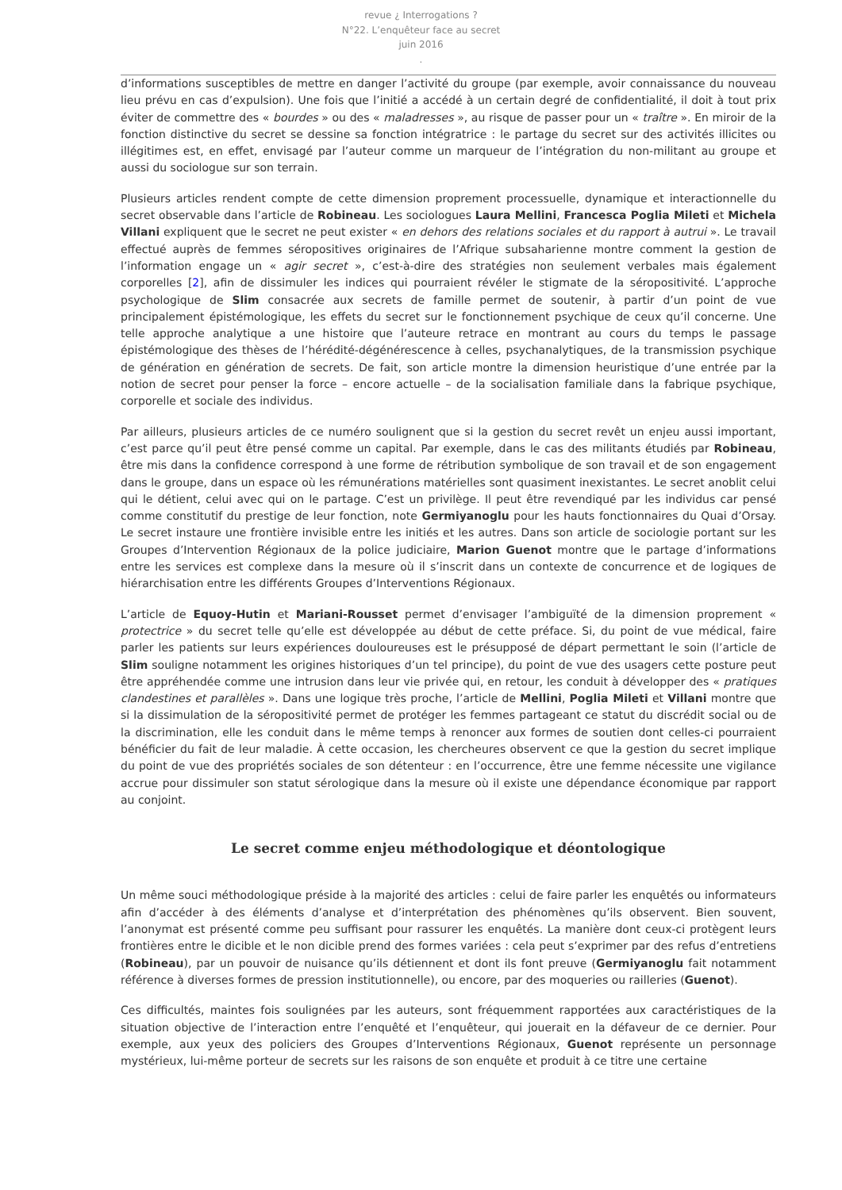revue ¿ Interrogations ?
N°22. L’enquêteur face au secret
juin 2016
.
d’informations susceptibles de mettre en danger l’activité du groupe (par exemple, avoir connaissance du nouveau lieu prévu en cas d’expulsion). Une fois que l’initié a accédé à un certain degré de confidentialité, il doit à tout prix éviter de commettre des « bourdes » ou des « maladresses », au risque de passer pour un « traître ». En miroir de la fonction distinctive du secret se dessine sa fonction intégratrice : le partage du secret sur des activités illicites ou illégitimes est, en effet, envisagé par l’auteur comme un marqueur de l’intégration du non-militant au groupe et aussi du sociologue sur son terrain.
Plusieurs articles rendent compte de cette dimension proprement processuelle, dynamique et interactionnelle du secret observable dans l’article de Robineau. Les sociologues Laura Mellini, Francesca Poglia Mileti et Michela Villani expliquent que le secret ne peut exister « en dehors des relations sociales et du rapport à autrui ». Le travail effectué auprès de femmes séropositives originaires de l’Afrique subsaharienne montre comment la gestion de l’information engage un « agir secret », c’est-à-dire des stratégies non seulement verbales mais également corporelles [2], afin de dissimuler les indices qui pourraient révéler le stigmate de la séropositivité. L’approche psychologique de Slim consacrée aux secrets de famille permet de soutenir, à partir d’un point de vue principalement épistémologique, les effets du secret sur le fonctionnement psychique de ceux qu’il concerne. Une telle approche analytique a une histoire que l’auteure retrace en montrant au cours du temps le passage épistémologique des thèses de l’hérédité-dégénérescence à celles, psychanalytiques, de la transmission psychique de génération en génération de secrets. De fait, son article montre la dimension heuristique d’une entrée par la notion de secret pour penser la force – encore actuelle – de la socialisation familiale dans la fabrique psychique, corporelle et sociale des individus.
Par ailleurs, plusieurs articles de ce numéro soulignent que si la gestion du secret revêt un enjeu aussi important, c’est parce qu’il peut être pensé comme un capital. Par exemple, dans le cas des militants étudiés par Robineau, être mis dans la confidence correspond à une forme de rétribution symbolique de son travail et de son engagement dans le groupe, dans un espace où les rémunérations matérielles sont quasiment inexistantes. Le secret anoblit celui qui le détient, celui avec qui on le partage. C’est un privilège. Il peut être revendiqué par les individus car pensé comme constitutif du prestige de leur fonction, note Germiyanoglu pour les hauts fonctionnaires du Quai d’Orsay. Le secret instaure une frontière invisible entre les initiés et les autres. Dans son article de sociologie portant sur les Groupes d’Intervention Régionaux de la police judiciaire, Marion Guenot montre que le partage d’informations entre les services est complexe dans la mesure où il s’inscrit dans un contexte de concurrence et de logiques de hiérarchisation entre les différents Groupes d’Interventions Régionaux.
L’article de Equoy-Hutin et Mariani-Rousset permet d’envisager l’ambiguïté de la dimension proprement « protectrice » du secret telle qu’elle est développée au début de cette préface. Si, du point de vue médical, faire parler les patients sur leurs expériences douloureuses est le présupposé de départ permettant le soin (l’article de Slim souligne notamment les origines historiques d’un tel principe), du point de vue des usagers cette posture peut être appréhendée comme une intrusion dans leur vie privée qui, en retour, les conduit à développer des « pratiques clandestines et parallèles ». Dans une logique très proche, l’article de Mellini, Poglia Mileti et Villani montre que si la dissimulation de la séropositivité permet de protéger les femmes partageant ce statut du discrédit social ou de la discrimination, elle les conduit dans le même temps à renoncer aux formes de soutien dont celles-ci pourraient bénéficier du fait de leur maladie. À cette occasion, les chercheures observent ce que la gestion du secret implique du point de vue des propriétés sociales de son détenteur : en l’occurrence, être une femme nécessite une vigilance accrue pour dissimuler son statut sérologique dans la mesure où il existe une dépendance économique par rapport au conjoint.
Le secret comme enjeu méthodologique et déontologique
Un même souci méthodologique préside à la majorité des articles : celui de faire parler les enquêtés ou informateurs afin d’accéder à des éléments d’analyse et d’interprétation des phénomènes qu’ils observent. Bien souvent, l’anonymat est présenté comme peu suffisant pour rassurer les enquêtés. La manière dont ceux-ci protègent leurs frontières entre le dicible et le non dicible prend des formes variées : cela peut s’exprimer par des refus d’entretiens (Robineau), par un pouvoir de nuisance qu’ils détiennent et dont ils font preuve (Germiyanoglu fait notamment référence à diverses formes de pression institutionnelle), ou encore, par des moqueries ou railleries (Guenot).
Ces difficultés, maintes fois soulignées par les auteurs, sont fréquemment rapportées aux caractéristiques de la situation objective de l’interaction entre l’enquêté et l’enquêteur, qui jouerait en la défaveur de ce dernier. Pour exemple, aux yeux des policiers des Groupes d’Interventions Régionaux, Guenot représente un personnage mystérieux, lui-même porteur de secrets sur les raisons de son enquête et produit à ce titre une certaine